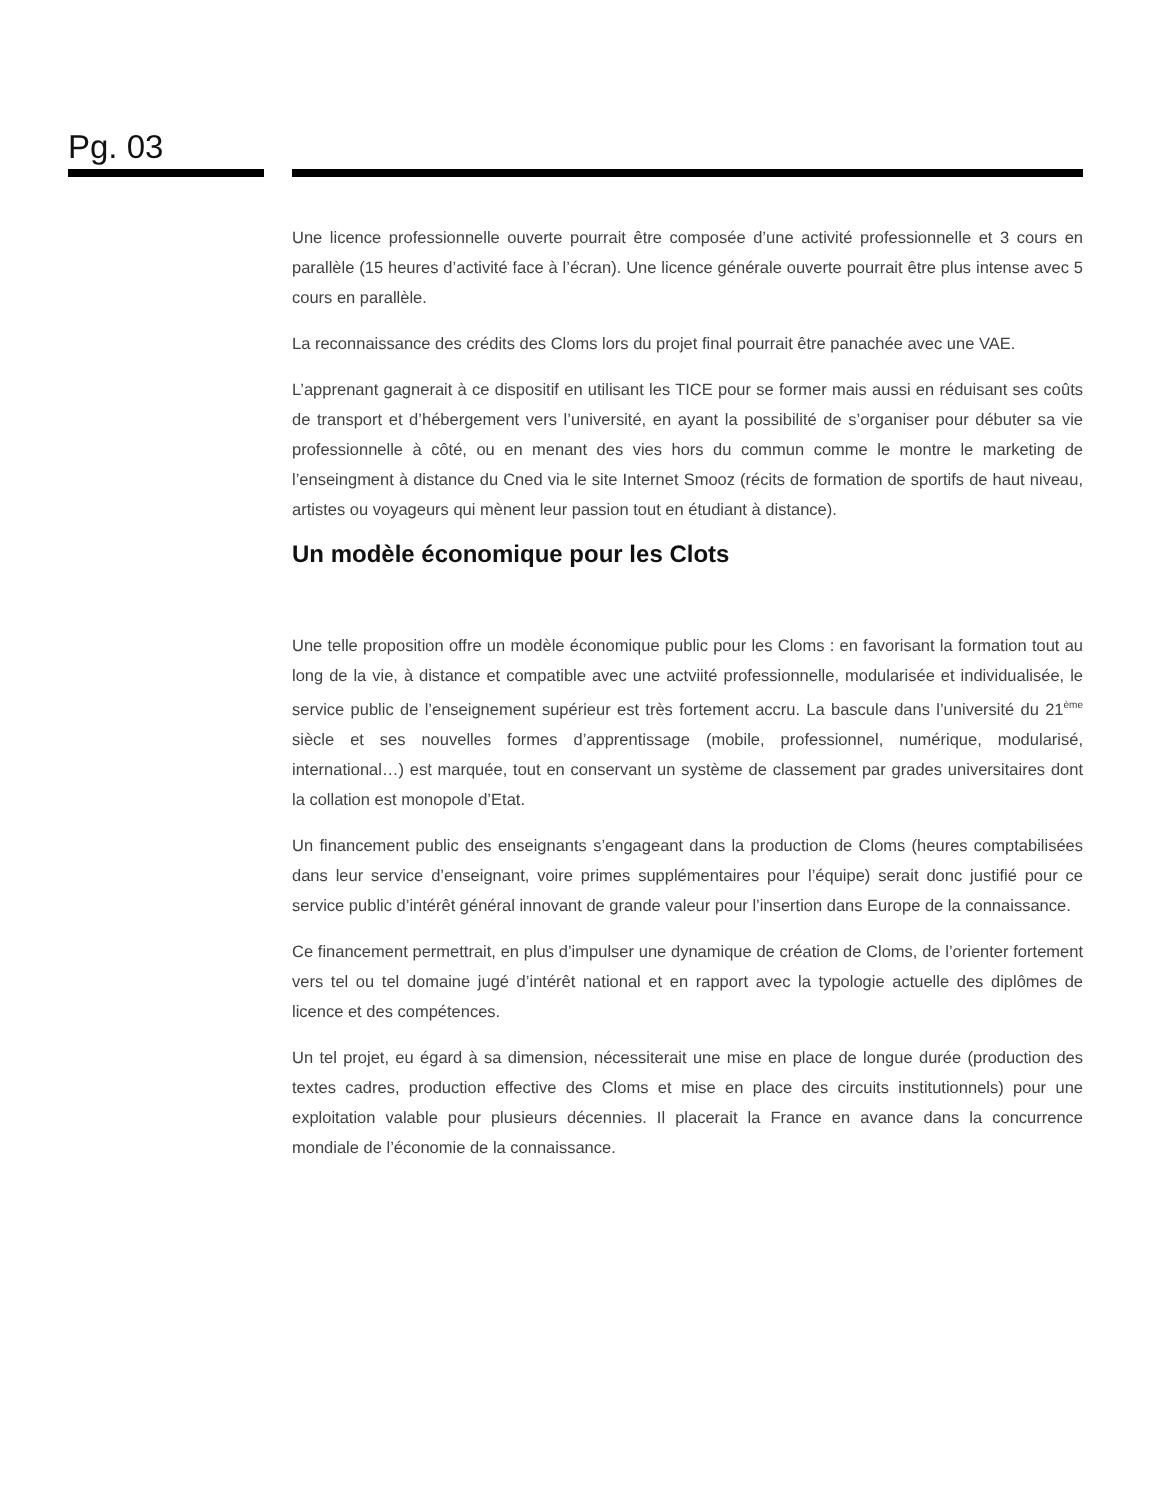Pg. 03
Une licence professionnelle ouverte pourrait être composée d’une activité professionnelle et 3 cours en parallèle (15 heures d’activité face à l’écran). Une licence générale ouverte pourrait être plus intense avec 5 cours en parallèle.
La reconnaissance des crédits des Cloms lors du projet final pourrait être panachée avec une VAE.
L’apprenant gagnerait à ce dispositif en utilisant les TICE pour se former mais aussi en réduisant ses coûts de transport et d’hébergement vers l’université, en ayant la possibilité de s’organiser pour débuter sa vie professionnelle à côté, ou en menant des vies hors du commun comme le montre le marketing de l’enseingment à distance du Cned via le site Internet Smooz (récits de formation de sportifs de haut niveau, artistes ou voyageurs qui mènent leur passion tout en étudiant à distance).
Un modèle économique pour les Clots
Une telle proposition offre un modèle économique public pour les Cloms : en favorisant la formation tout au long de la vie, à distance et compatible avec une actviité professionnelle, modularisée et individualisée, le service public de l’enseignement supérieur est très fortement accru. La bascule dans l’université du 21<sup>ème</sup> siècle et ses nouvelles formes d’apprentissage (mobile, professionnel, numérique, modularisé, international…) est marquée, tout en conservant un système de classement par grades universitaires dont la collation est monopole d’Etat.
Un financement public des enseignants s’engageant dans la production de Cloms (heures comptabilisées dans leur service d’enseignant, voire primes supplémentaires pour l’équipe) serait donc justifié pour ce service public d’intérêt général innovant de grande valeur pour l’insertion dans Europe de la connaissance.
Ce financement permettrait, en plus d’impulser une dynamique de création de Cloms, de l’orienter fortement vers tel ou tel domaine jugé d’intérêt national et en rapport avec la typologie actuelle des diplômes de licence et des compétences.
Un tel projet, eu égard à sa dimension, nécessiterait une mise en place de longue durée (production des textes cadres, production effective des Cloms et mise en place des circuits institutionnels) pour une exploitation valable pour plusieurs décennies. Il placerait la France en avance dans la concurrence mondiale de l’économie de la connaissance.